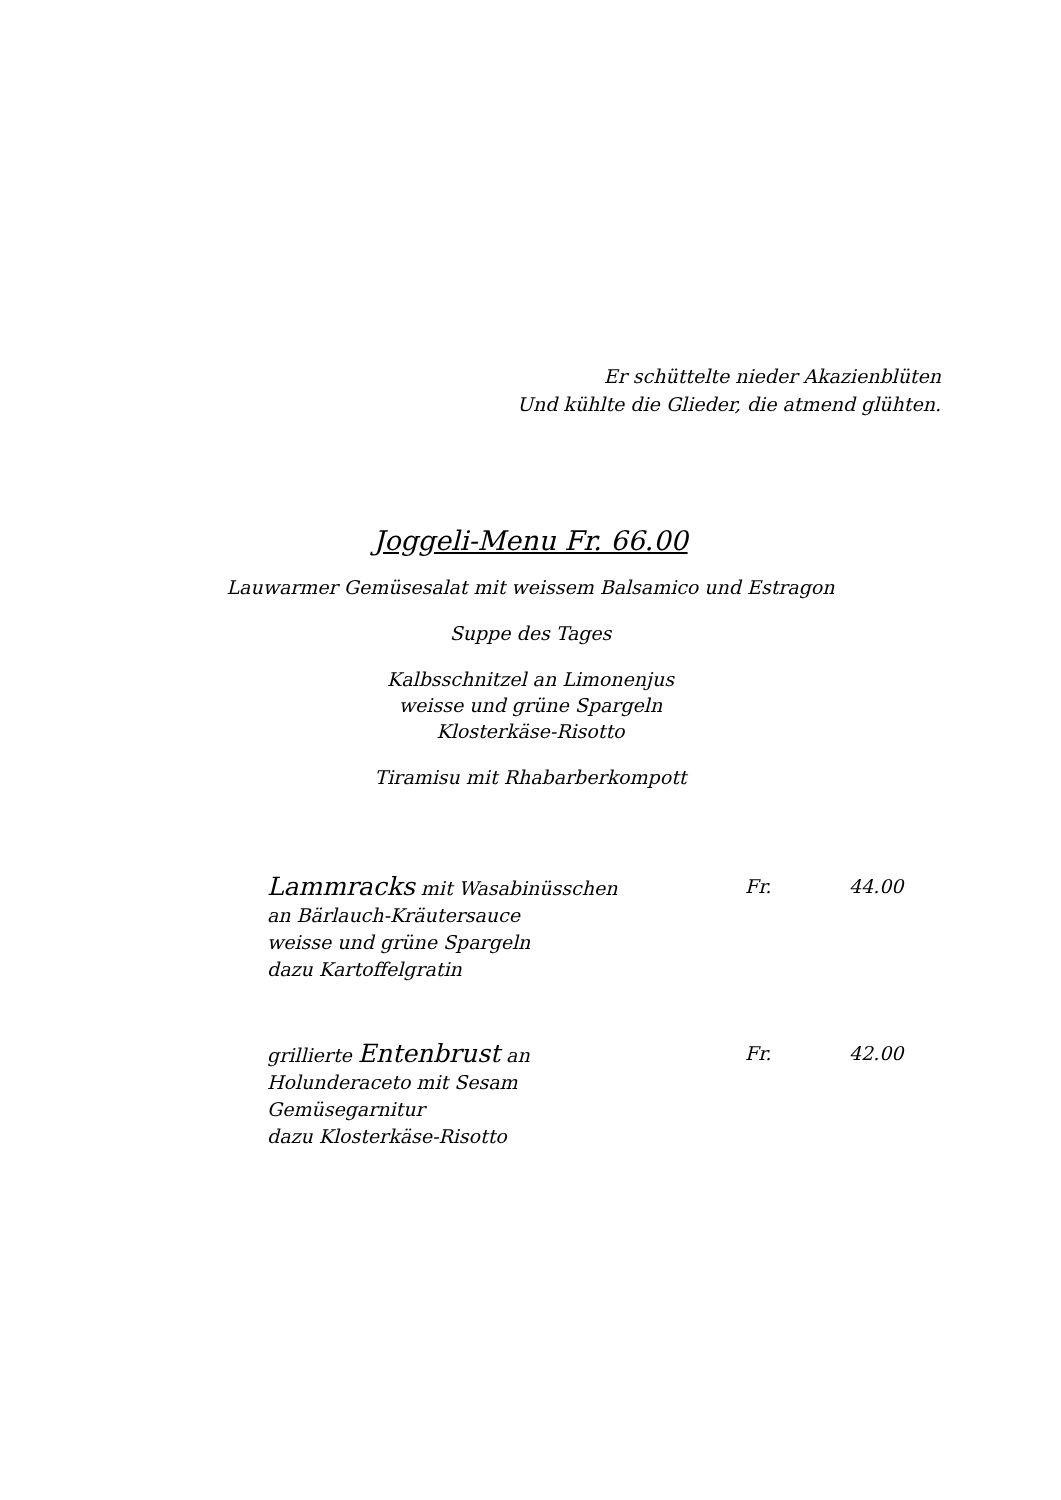Er schüttelte nieder Akazienblüten
Und kühlte die Glieder, die atmend glühten.
Joggeli-Menu Fr. 66.00
Lauwarmer Gemüsesalat mit weissem Balsamico und Estragon
Suppe des Tages
Kalbsschnitzel an Limonenjus
weisse und grüne Spargeln
Klosterkäse-Risotto
Tiramisu mit Rhabarberkompott
Lammracks mit Wasabinüsschen
an Bärlauch-Kräutersauce
weisse und grüne Spargeln
dazu Kartoffelgratin
Fr. 44.00
grillierte Entenbrust an
Holunderaceto mit Sesam
Gemüsegarnitur
dazu Klosterkäse-Risotto
Fr. 42.00